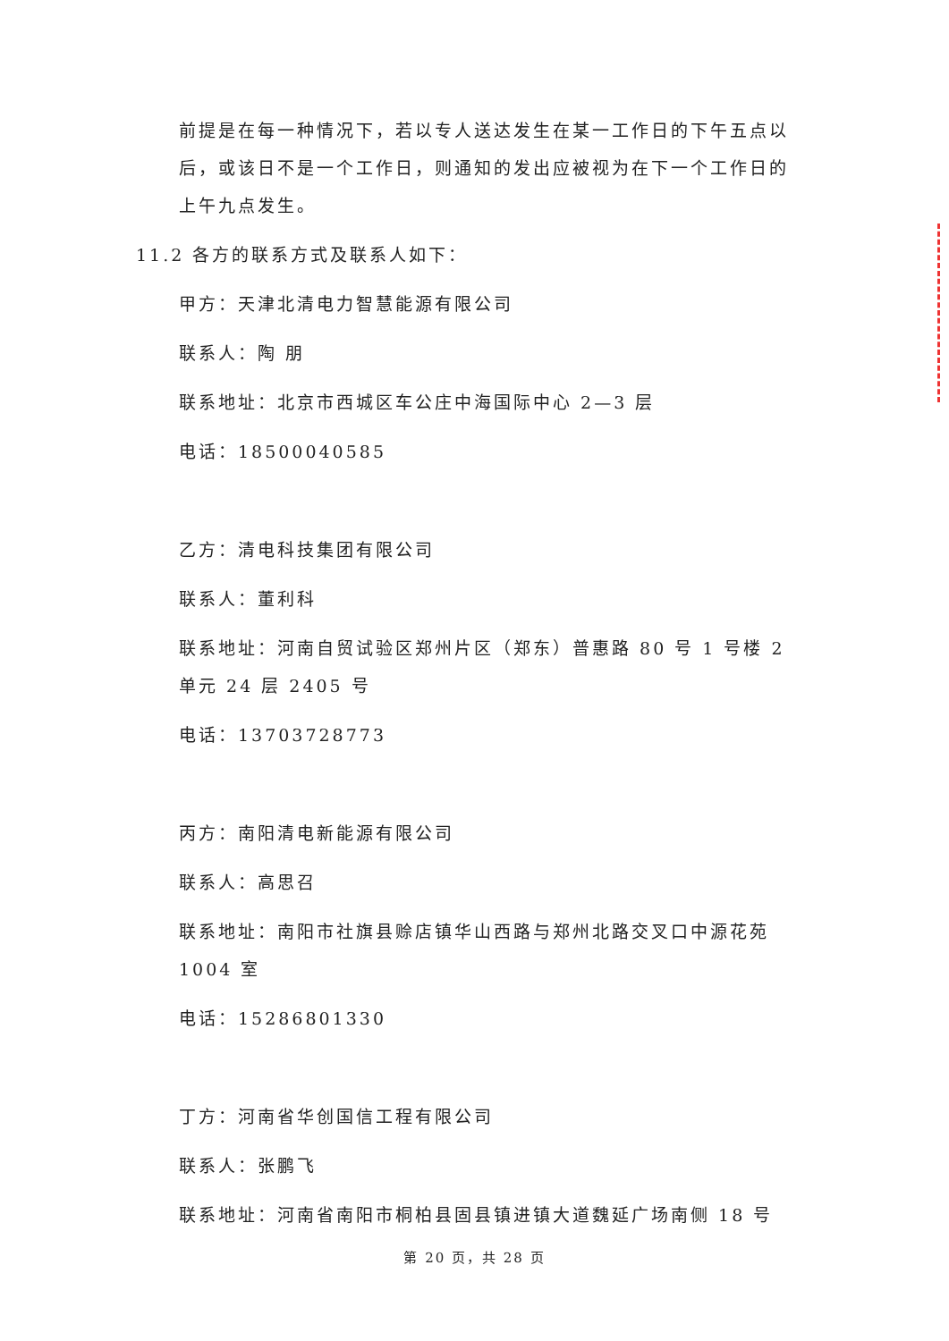前提是在每一种情况下，若以专人送达发生在某一工作日的下午五点以后，或该日不是一个工作日，则通知的发出应被视为在下一个工作日的上午九点发生。
11.2 各方的联系方式及联系人如下：
甲方：天津北清电力智慧能源有限公司
联系人：陶 朋
联系地址：北京市西城区车公庄中海国际中心 2—3 层
电话：18500040585
乙方：清电科技集团有限公司
联系人：董利科
联系地址：河南自贸试验区郑州片区（郑东）普惠路 80 号 1 号楼 2 单元 24 层 2405 号
电话：13703728773
丙方：南阳清电新能源有限公司
联系人：高思召
联系地址：南阳市社旗县赊店镇华山西路与郑州北路交叉口中源花苑 1004 室
电话：15286801330
丁方：河南省华创国信工程有限公司
联系人：张鹏飞
联系地址：河南省南阳市桐柏县固县镇进镇大道魏延广场南侧 18 号
第 20 页，共 28 页